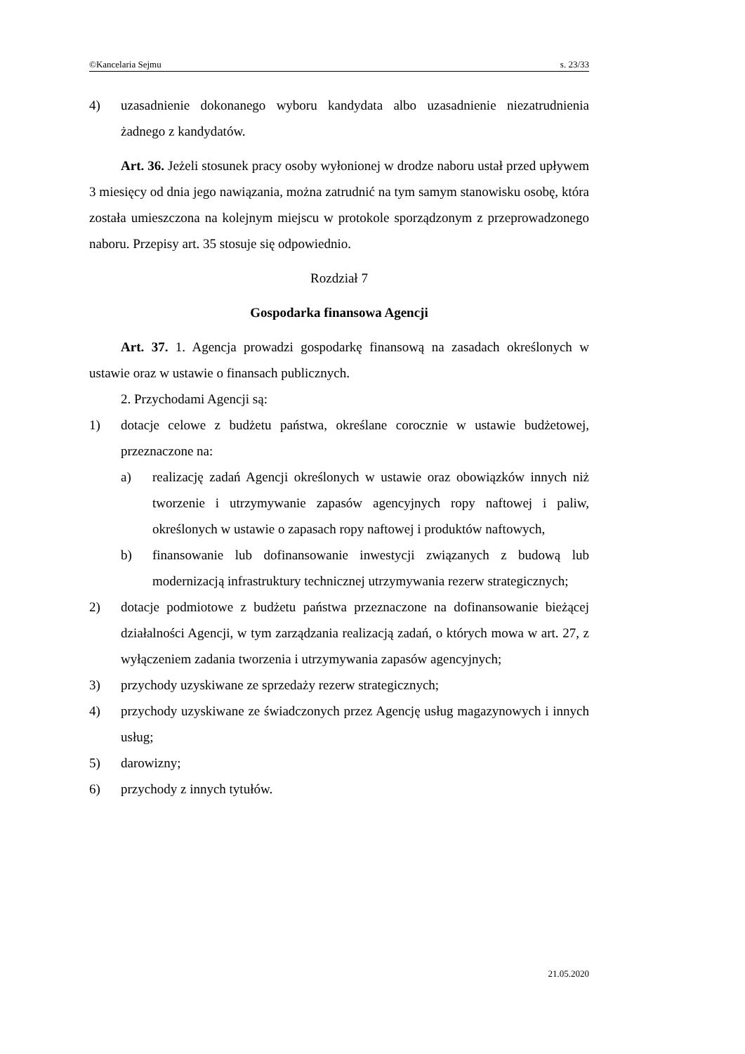©Kancelaria Sejmu s. 23/33
4) uzasadnienie dokonanego wyboru kandydata albo uzasadnienie niezatrudnienia żadnego z kandydatów.
Art. 36. Jeżeli stosunek pracy osoby wyłonionej w drodze naboru ustał przed upływem 3 miesięcy od dnia jego nawiązania, można zatrudnić na tym samym stanowisku osobę, która została umieszczona na kolejnym miejscu w protokole sporządzonym z przeprowadzonego naboru. Przepisy art. 35 stosuje się odpowiednio.
Rozdział 7
Gospodarka finansowa Agencji
Art. 37. 1. Agencja prowadzi gospodarkę finansową na zasadach określonych w ustawie oraz w ustawie o finansach publicznych.
2. Przychodami Agencji są:
1) dotacje celowe z budżetu państwa, określane corocznie w ustawie budżetowej, przeznaczone na:
a) realizację zadań Agencji określonych w ustawie oraz obowiązków innych niż tworzenie i utrzymywanie zapasów agencyjnych ropy naftowej i paliw, określonych w ustawie o zapasach ropy naftowej i produktów naftowych,
b) finansowanie lub dofinansowanie inwestycji związanych z budową lub modernizacją infrastruktury technicznej utrzymywania rezerw strategicznych;
2) dotacje podmiotowe z budżetu państwa przeznaczone na dofinansowanie bieżącej działalności Agencji, w tym zarządzania realizacją zadań, o których mowa w art. 27, z wyłączeniem zadania tworzenia i utrzymywania zapasów agencyjnych;
3) przychody uzyskiwane ze sprzedaży rezerw strategicznych;
4) przychody uzyskiwane ze świadczonych przez Agencję usług magazynowych i innych usług;
5) darowizny;
6) przychody z innych tytułów.
21.05.2020